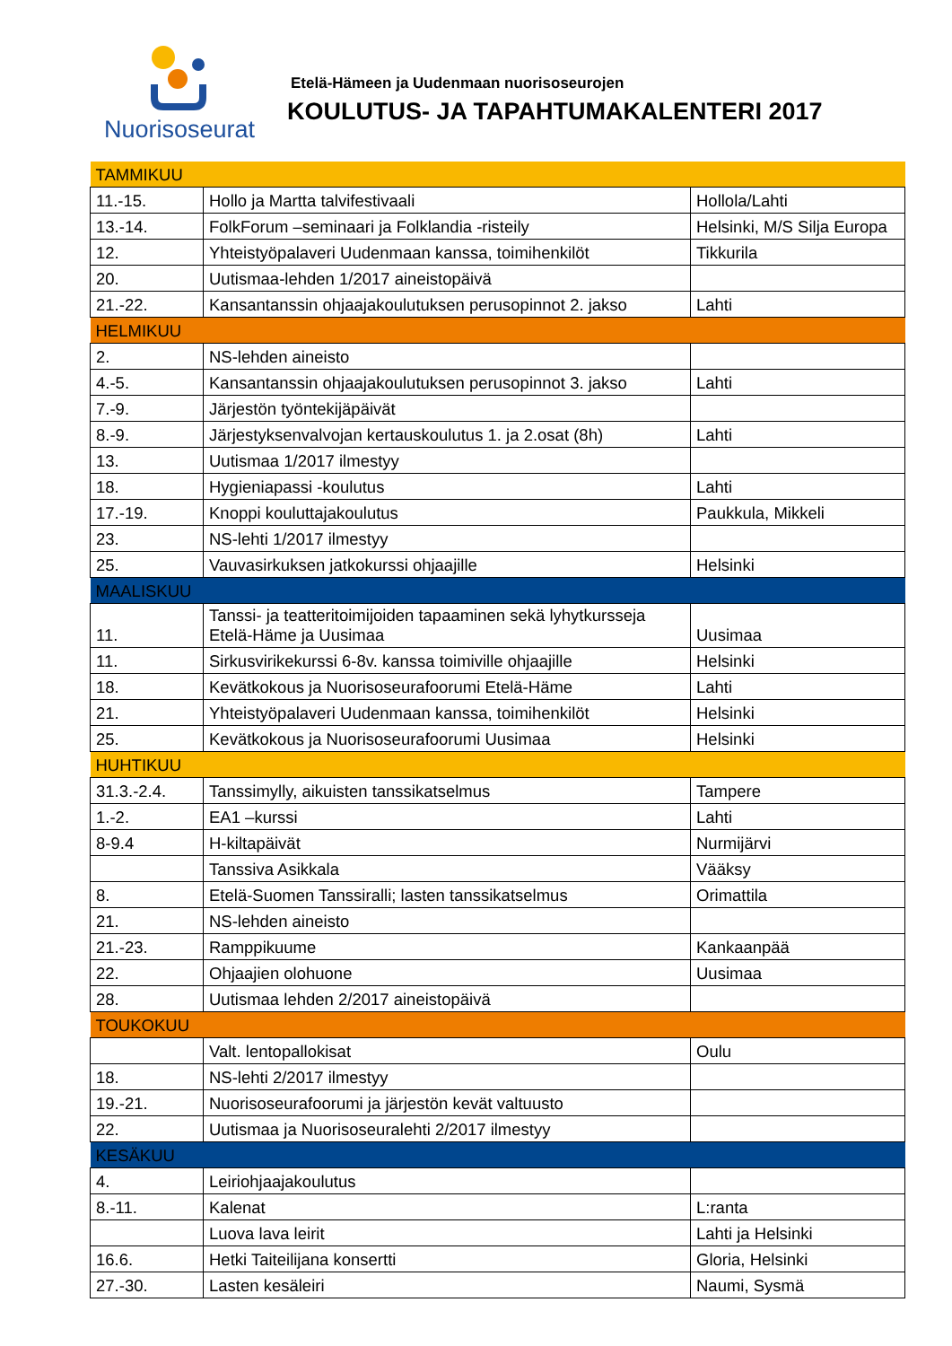Nuorisoseurat
Etelä-Hämeen ja Uudenmaan nuorisoseurojen
KOULUTUS- JA TAPAHTUMAKALENTERI 2017
| TAMMIKUU | | |
| 11.-15. | Hollo ja Martta talvifestivaali | Hollola/Lahti |
| 13.-14. | FolkForum –seminaari ja Folklandia -risteily | Helsinki, M/S Silja Europa |
| 12. | Yhteistyöpalaveri Uudenmaan kanssa, toimihenkilöt | Tikkurila |
| 20. | Uutismaa-lehden 1/2017 aineistopäivä | |
| 21.-22. | Kansantanssin ohjaajakoulutuksen perusopinnot 2. jakso | Lahti |
| HELMIKUU | | |
| 2. | NS-lehden aineisto | |
| 4.-5. | Kansantanssin ohjaajakoulutuksen perusopinnot 3. jakso | Lahti |
| 7.-9. | Järjestön työntekijäpäivät | |
| 8.-9. | Järjestyksenvalvojan kertauskoulutus 1. ja 2.osat (8h) | Lahti |
| 13. | Uutismaa 1/2017 ilmestyy | |
| 18. | Hygieniapassi -koulutus | Lahti |
| 17.-19. | Knoppi kouluttajakoulutus | Paukkula, Mikkeli |
| 23. | NS-lehti 1/2017 ilmestyy | |
| 25. | Vauvasirkuksen jatkokurssi ohjaajille | Helsinki |
| MAALISKUU | | |
| 11. | Tanssi- ja teatteritoimijoiden tapaaminen sekä lyhytkursseja Etelä-Häme ja Uusimaa | Uusimaa |
| 11. | Sirkusvirikekurssi 6-8v. kanssa toimiville ohjaajille | Helsinki |
| 18. | Kevätkokous ja Nuorisoseurafoorumi Etelä-Häme | Lahti |
| 21. | Yhteistyöpalaveri Uudenmaan kanssa, toimihenkilöt | Helsinki |
| 25. | Kevätkokous ja Nuorisoseurafoorumi Uusimaa | Helsinki |
| HUHTIKUU | | |
| 31.3.-2.4. | Tanssimylly, aikuisten tanssikatselmus | Tampere |
| 1.-2. | EA1 –kurssi | Lahti |
| 8-9.4 | H-kiltapäivät | Nurmijärvi |
| | Tanssiva Asikkala | Vääksy |
| 8. | Etelä-Suomen Tanssiralli; lasten tanssikatselmus | Orimattila |
| 21. | NS-lehden aineisto | |
| 21.-23. | Ramppikuume | Kankaanpää |
| 22. | Ohjaajien olohuone | Uusimaa |
| 28. | Uutismaa lehden 2/2017 aineistopäivä | |
| TOUKOKUU | | |
| | Valt. lentopallokisat | Oulu |
| 18. | NS-lehti 2/2017 ilmestyy | |
| 19.-21. | Nuorisoseurafoorumi ja järjestön kevät valtuusto | |
| 22. | Uutismaa ja Nuorisoseuralehti 2/2017 ilmestyy | |
| KESÄKUU | | |
| 4. | Leiriohjaajakoulutus | |
| 8.-11. | Kalenat | L:ranta |
| | Luova lava leirit | Lahti ja Helsinki |
| 16.6. | Hetki Taiteilijana konsertti | Gloria, Helsinki |
| 27.-30. | Lasten kesäleiri | Naumi, Sysmä |